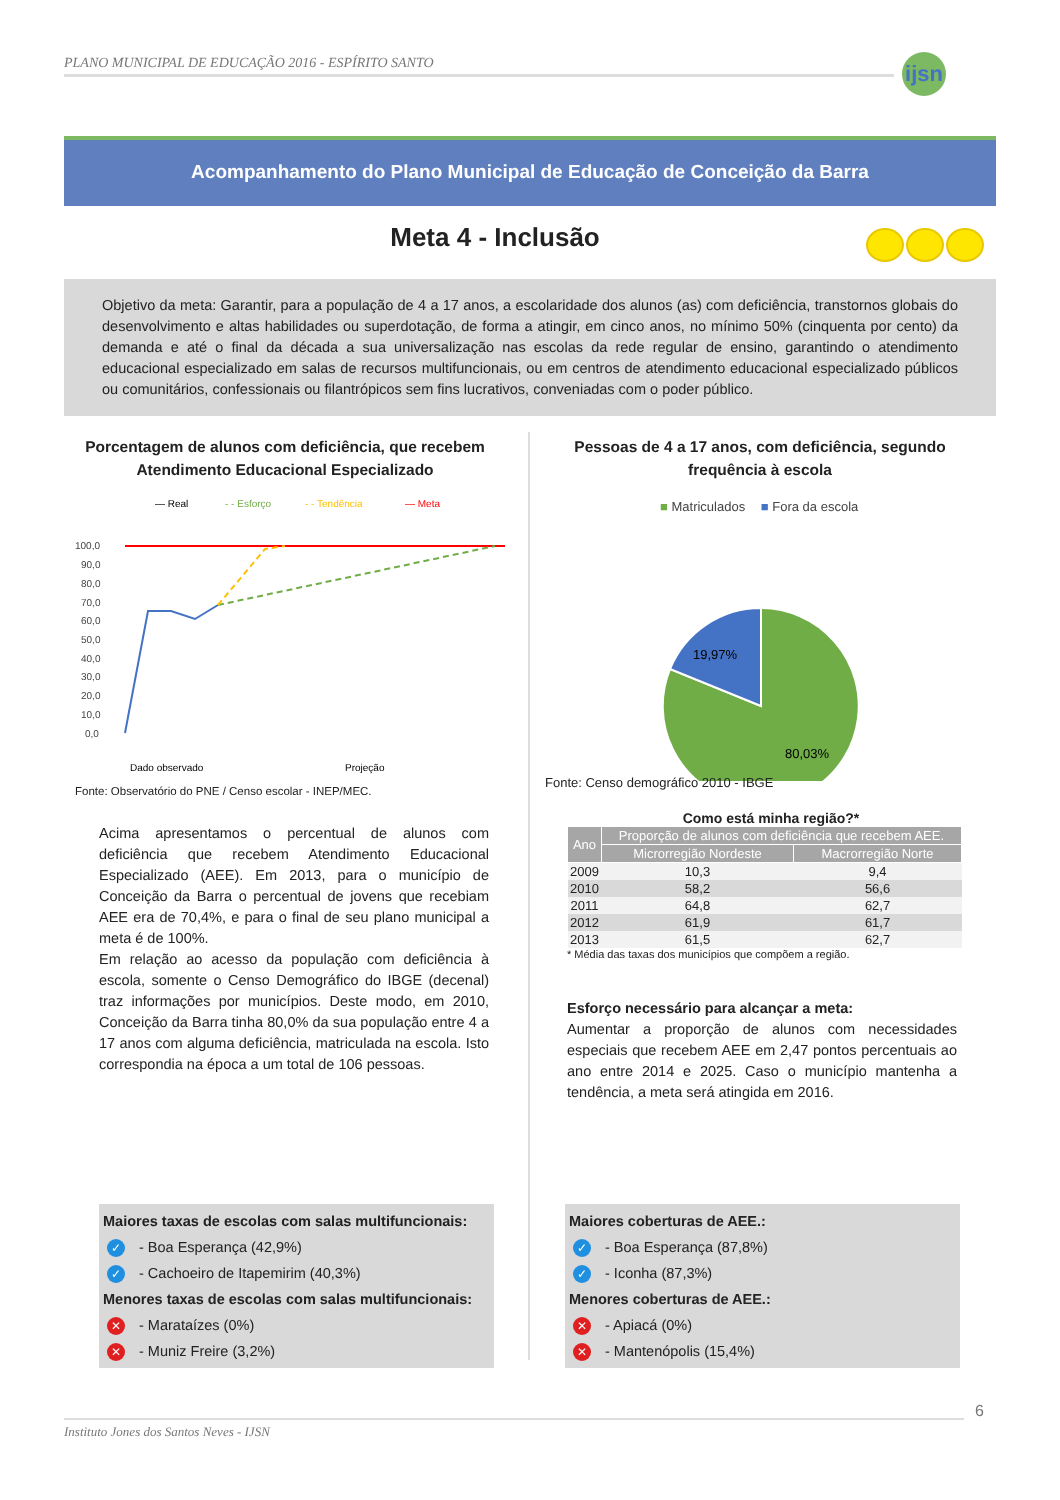PLANO MUNICIPAL DE EDUCAÇÃO 2016 - ESPÍRITO SANTO
ijsn
Acompanhamento do Plano Municipal de Educação de Conceição da Barra
Meta 4 - Inclusão
Objetivo da meta: Garantir, para a população de 4 a 17 anos, a escolaridade dos alunos (as) com deficiência, transtornos globais do desenvolvimento e altas habilidades ou superdotação, de forma a atingir, em cinco anos, no mínimo 50% (cinquenta por cento) da demanda e até o final da década a sua universalização nas escolas da rede regular de ensino, garantindo o atendimento educacional especializado em salas de recursos multifuncionais, ou em centros de atendimento educacional especializado públicos ou comunitários, confessionais ou filantrópicos sem fins lucrativos, conveniadas com o poder público.
Porcentagem de alunos com deficiência, que recebem Atendimento Educacional Especializado
— Real
- - Esforço
- - Tendência
— Meta
100,0
90,0
80,0
70,0
60,0
50,0
40,0
30,0
20,0
10,0
0,0
Dado observado
Projeção
Fonte: Observatório do PNE / Censo escolar - INEP/MEC.
Acima apresentamos o percentual de alunos com deficiência que recebem Atendimento Educacional Especializado (AEE). Em 2013, para o município de Conceição da Barra o percentual de jovens que recebiam AEE era de 70,4%, e para o final de seu plano municipal a meta é de 100%.
Em relação ao acesso da população com deficiência à escola, somente o Censo Demográfico do IBGE (decenal) traz informações por municípios. Deste modo, em 2010, Conceição da Barra tinha 80,0% da sua população entre 4 a 17 anos com alguma deficiência, matriculada na escola. Isto correspondia na época a um total de 106 pessoas.
Pessoas de 4 a 17 anos, com deficiência, segundo frequência à escola
■ Matriculados ■ Fora da escola
19,97%
80,03%
Fonte: Censo demográfico 2010 - IBGE
Como está minha região?*
| Ano | Proporção de alunos com deficiência que recebem AEE. | |
| --- | --- | --- |
| | Microrregião Nordeste | Macrorregião Norte |
| 2009 | 10,3 | 9,4 |
| 2010 | 58,2 | 56,6 |
| 2011 | 64,8 | 62,7 |
| 2012 | 61,9 | 61,7 |
| 2013 | 61,5 | 62,7 |
* Média das taxas dos municípios que compõem a região.
Esforço necessário para alcançar a meta:
Aumentar a proporção de alunos com necessidades especiais que recebem AEE em 2,47 pontos percentuais ao ano entre 2014 e 2025. Caso o município mantenha a tendência, a meta será atingida em 2016.
Maiores taxas de escolas com salas multifuncionais:
✓ - Boa Esperança (42,9%)
✓ - Cachoeiro de Itapemirim (40,3%)
Menores taxas de escolas com salas multifuncionais:
✕ - Marataízes (0%)
✕ - Muniz Freire (3,2%)
Maiores coberturas de AEE.:
✓ - Boa Esperança (87,8%)
✓ - Iconha (87,3%)
Menores coberturas de AEE.:
✕ - Apiacá (0%)
✕ - Mantenópolis (15,4%)
Instituto Jones dos Santos Neves - IJSN 6